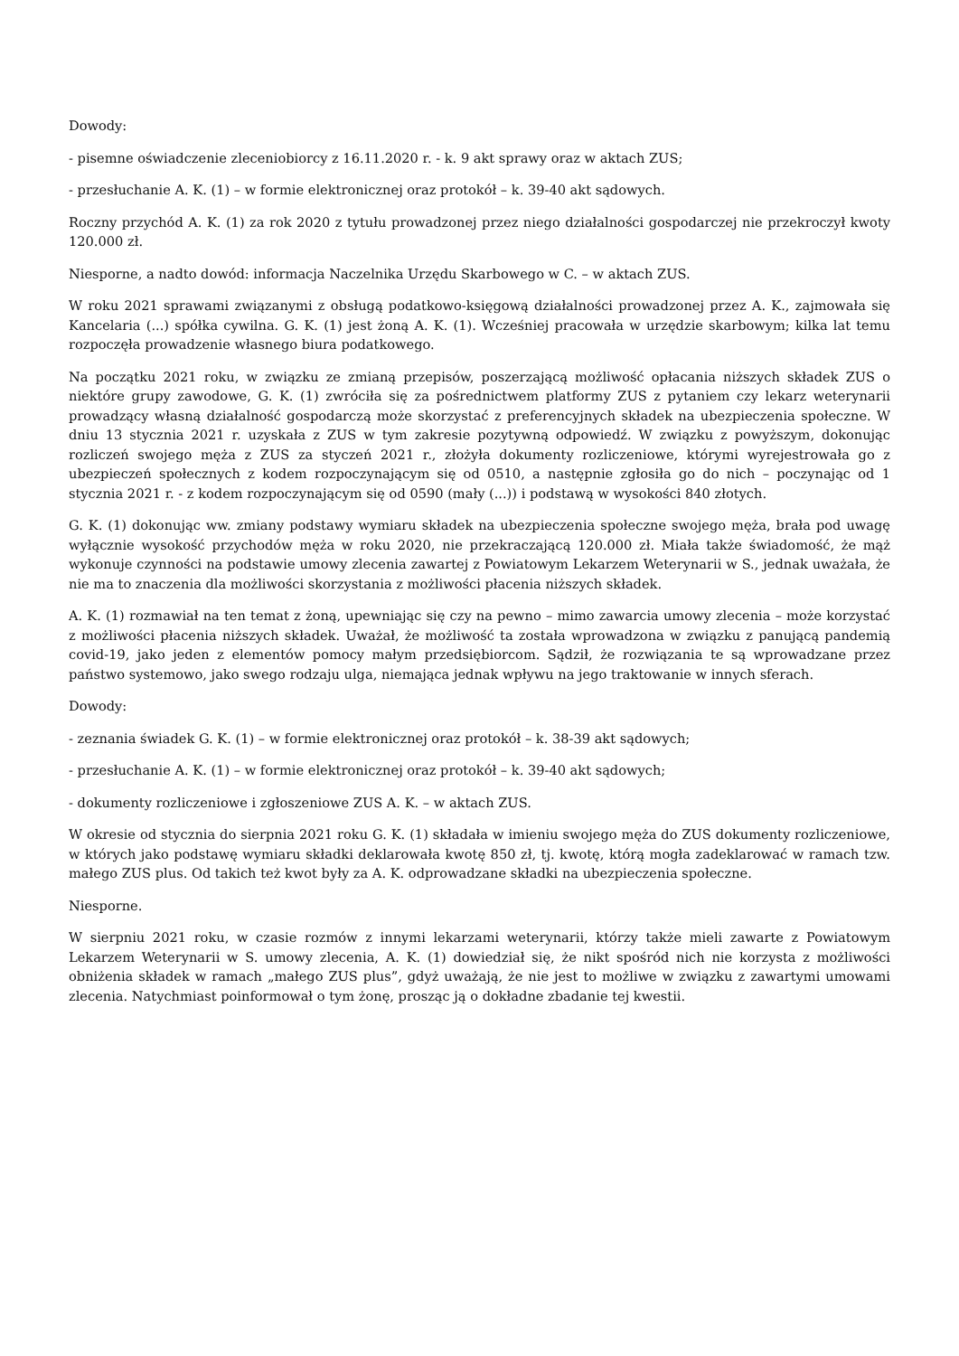Dowody:
- pisemne oświadczenie zleceniobiorcy z 16.11.2020 r. - k. 9 akt sprawy oraz w aktach ZUS;
- przesłuchanie A. K. (1) – w formie elektronicznej oraz protokół – k. 39-40 akt sądowych.
Roczny przychód A. K. (1) za rok 2020 z tytułu prowadzonej przez niego działalności gospodarczej nie przekroczył kwoty 120.000 zł.
Niesporne, a nadto dowód: informacja Naczelnika Urzędu Skarbowego w C. – w aktach ZUS.
W roku 2021 sprawami związanymi z obsługą podatkowo-księgową działalności prowadzonej przez A. K., zajmowała się Kancelaria (...) spółka cywilna. G. K. (1) jest żoną A. K. (1). Wcześniej pracowała w urzędzie skarbowym; kilka lat temu rozpoczęła prowadzenie własnego biura podatkowego.
Na początku 2021 roku, w związku ze zmianą przepisów, poszerzającą możliwość opłacania niższych składek ZUS o niektóre grupy zawodowe, G. K. (1) zwróciła się za pośrednictwem platformy ZUS z pytaniem czy lekarz weterynarii prowadzący własną działalność gospodarczą może skorzystać z preferencyjnych składek na ubezpieczenia społeczne. W dniu 13 stycznia 2021 r. uzyskała z ZUS w tym zakresie pozytywną odpowiedź. W związku z powyższym, dokonując rozliczeń swojego męża z ZUS za styczeń 2021 r., złożyła dokumenty rozliczeniowe, którymi wyrejestrowała go z ubezpieczeń społecznych z kodem rozpoczynającym się od 0510, a następnie zgłosiła go do nich – poczynając od 1 stycznia 2021 r. - z kodem rozpoczynającym się od 0590 (mały (...)) i podstawą w wysokości 840 złotych.
G. K. (1) dokonując ww. zmiany podstawy wymiaru składek na ubezpieczenia społeczne swojego męża, brała pod uwagę wyłącznie wysokość przychodów męża w roku 2020, nie przekraczającą 120.000 zł. Miała także świadomość, że mąż wykonuje czynności na podstawie umowy zlecenia zawartej z Powiatowym Lekarzem Weterynarii w S., jednak uważała, że nie ma to znaczenia dla możliwości skorzystania z możliwości płacenia niższych składek.
A. K. (1) rozmawiał na ten temat z żoną, upewniając się czy na pewno – mimo zawarcia umowy zlecenia – może korzystać z możliwości płacenia niższych składek. Uważał, że możliwość ta została wprowadzona w związku z panującą pandemią covid-19, jako jeden z elementów pomocy małym przedsiębiorcom. Sądził, że rozwiązania te są wprowadzane przez państwo systemowo, jako swego rodzaju ulga, niemająca jednak wpływu na jego traktowanie w innych sferach.
Dowody:
- zeznania świadek G. K. (1) – w formie elektronicznej oraz protokół – k. 38-39 akt sądowych;
- przesłuchanie A. K. (1) – w formie elektronicznej oraz protokół – k. 39-40 akt sądowych;
- dokumenty rozliczeniowe i zgłoszeniowe ZUS A. K. – w aktach ZUS.
W okresie od stycznia do sierpnia 2021 roku G. K. (1) składała w imieniu swojego męża do ZUS dokumenty rozliczeniowe, w których jako podstawę wymiaru składki deklarowała kwotę 850 zł, tj. kwotę, którą mogła zadeklarować w ramach tzw. małego ZUS plus. Od takich też kwot były za A. K. odprowadzane składki na ubezpieczenia społeczne.
Niesporne.
W sierpniu 2021 roku, w czasie rozmów z innymi lekarzami weterynarii, którzy także mieli zawarte z Powiatowym Lekarzem Weterynarii w S. umowy zlecenia, A. K. (1) dowiedział się, że nikt spośród nich nie korzysta z możliwości obniżenia składek w ramach „małego ZUS plus”, gdyż uważają, że nie jest to możliwe w związku z zawartymi umowami zlecenia. Natychmiast poinformował o tym żonę, prosząc ją o dokładne zbadanie tej kwestii.